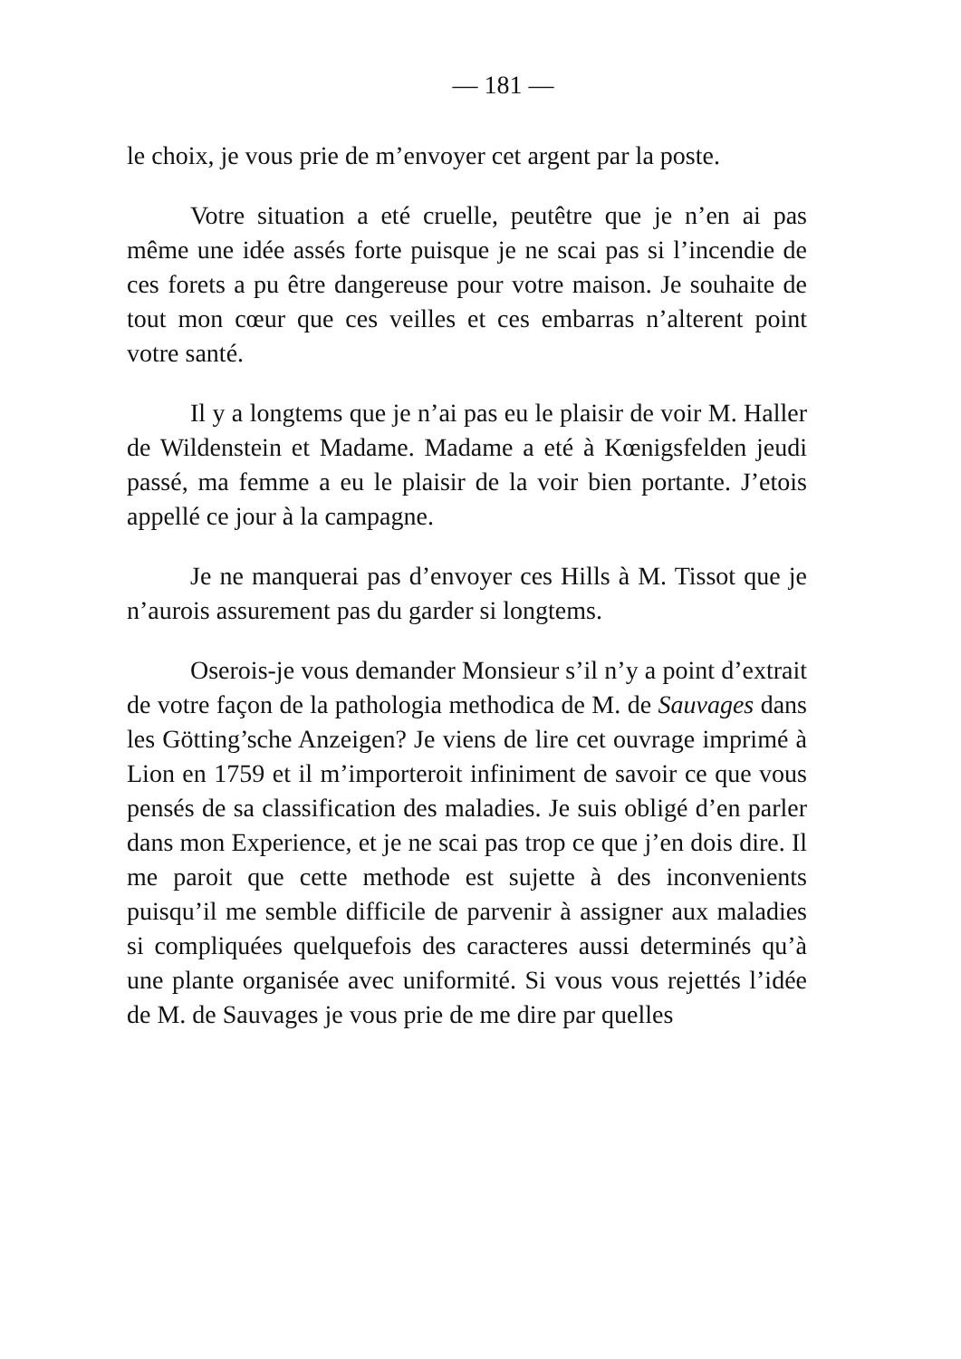— 181 —
le choix, je vous prie de m’envoyer cet argent par la poste.
Votre situation a eté cruelle, peutêtre que je n’en ai pas même une idée assés forte puisque je ne scai pas si l’incendie de ces forets a pu être dangereuse pour votre maison. Je souhaite de tout mon cœur que ces veilles et ces embarras n’alterent point votre santé.
Il y a longtems que je n’ai pas eu le plaisir de voir M. Haller de Wildenstein et Madame. Madame a eté à Kœnigsfelden jeudi passé, ma femme a eu le plaisir de la voir bien portante. J’etois appellé ce jour à la campagne.
Je ne manquerai pas d’envoyer ces Hills à M. Tissot que je n’aurois assurement pas du garder si longtems.
Oserois-je vous demander Monsieur s’il n’y a point d’extrait de votre façon de la pathologia methodica de M. de Sauvages dans les Götting’sche Anzeigen? Je viens de lire cet ouvrage imprimé à Lion en 1759 et il m’importeroit infiniment de savoir ce que vous pensés de sa classification des maladies. Je suis obligé d’en parler dans mon Experience, et je ne scai pas trop ce que j’en dois dire. Il me paroit que cette methode est sujette à des inconvenients puisqu’il me semble difficile de parvenir à assigner aux maladies si compliquées quelquefois des caracteres aussi determinés qu’à une plante organisée avec uniformité. Si vous vous rejettés l’idée de M. de Sauvages je vous prie de me dire par quelles